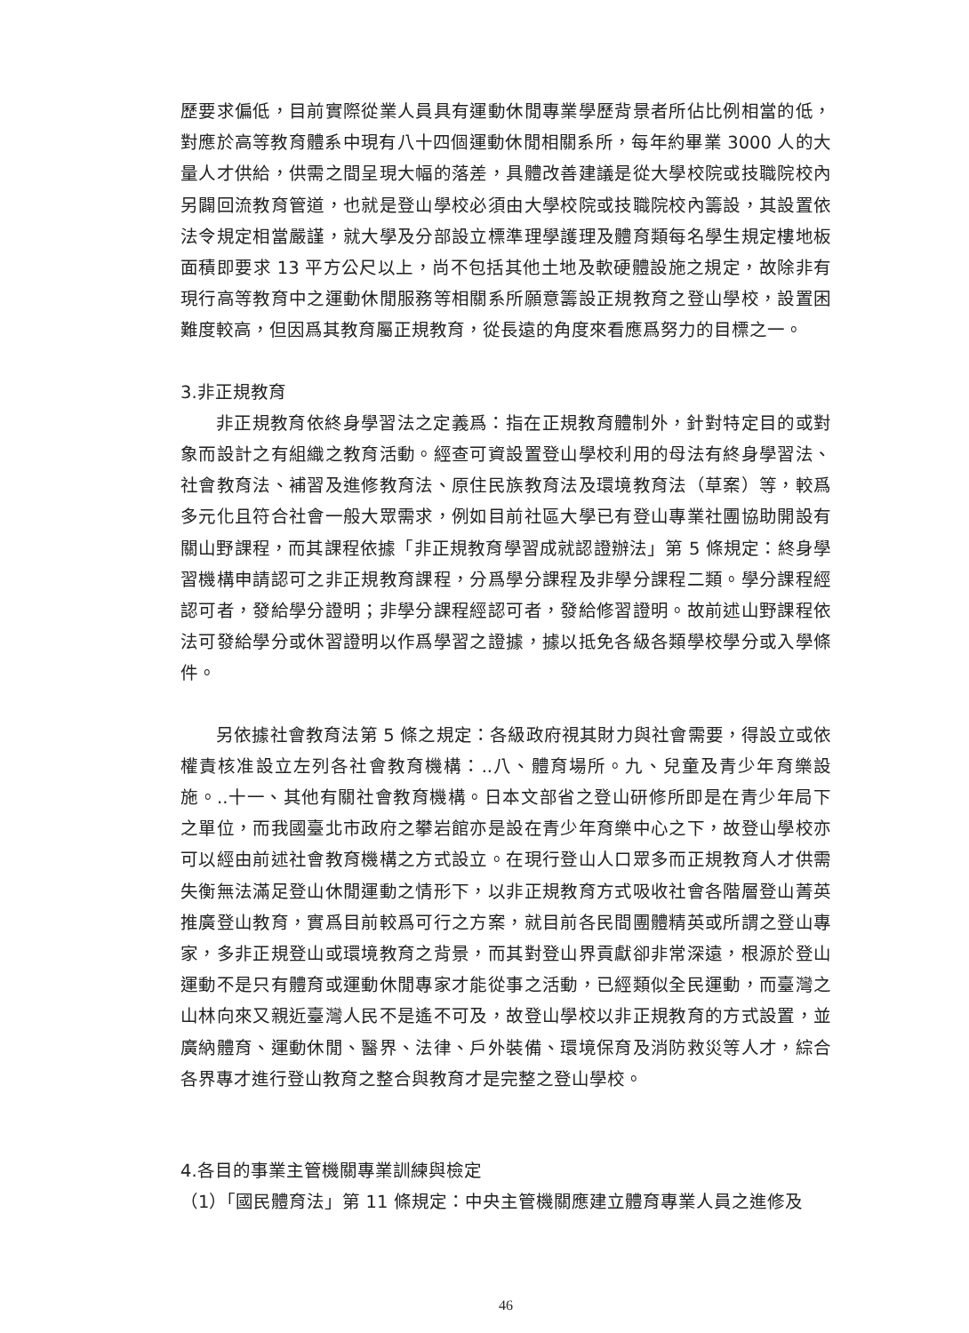歷要求偏低，目前實際從業人員具有運動休閒專業學歷背景者所佔比例相當的低，對應於高等教育體系中現有八十四個運動休閒相關系所，每年約畢業 3000 人的大量人才供給，供需之間呈現大幅的落差，具體改善建議是從大學校院或技職院校內另闢回流教育管道，也就是登山學校必須由大學校院或技職院校內籌設，其設置依法令規定相當嚴謹，就大學及分部設立標準理學護理及體育類每名學生規定樓地板面積即要求 13 平方公尺以上，尚不包括其他土地及軟硬體設施之規定，故除非有現行高等教育中之運動休閒服務等相關系所願意籌設正規教育之登山學校，設置困難度較高，但因爲其教育屬正規教育，從長遠的角度來看應爲努力的目標之一。
3.非正規教育
非正規教育依終身學習法之定義爲：指在正規教育體制外，針對特定目的或對象而設計之有組織之教育活動。經查可資設置登山學校利用的母法有終身學習法、社會教育法、補習及進修教育法、原住民族教育法及環境教育法（草案）等，較爲多元化且符合社會一般大眾需求，例如目前社區大學已有登山專業社團協助開設有關山野課程，而其課程依據「非正規教育學習成就認證辦法」第 5 條規定：終身學習機構申請認可之非正規教育課程，分爲學分課程及非學分課程二類。學分課程經認可者，發給學分證明；非學分課程經認可者，發給修習證明。故前述山野課程依法可發給學分或休習證明以作爲學習之證據，據以抵免各級各類學校學分或入學條件。
另依據社會教育法第 5 條之規定：各級政府視其財力與社會需要，得設立或依權責核准設立左列各社會教育機構：..八、體育場所。九、兒童及青少年育樂設施。..十一、其他有關社會教育機構。日本文部省之登山研修所即是在青少年局下之單位，而我國臺北市政府之攀岩館亦是設在青少年育樂中心之下，故登山學校亦可以經由前述社會教育機構之方式設立。在現行登山人口眾多而正規教育人才供需失衡無法滿足登山休閒運動之情形下，以非正規教育方式吸收社會各階層登山菁英推廣登山教育，實爲目前較爲可行之方案，就目前各民間團體精英或所謂之登山專家，多非正規登山或環境教育之背景，而其對登山界貢獻卻非常深遠，根源於登山運動不是只有體育或運動休閒專家才能從事之活動，已經類似全民運動，而臺灣之山林向來又親近臺灣人民不是遙不可及，故登山學校以非正規教育的方式設置，並廣納體育、運動休閒、醫界、法律、戶外裝備、環境保育及消防救災等人才，綜合各界專才進行登山教育之整合與教育才是完整之登山學校。
4.各目的事業主管機關專業訓練與檢定
（1）「國民體育法」第 11 條規定：中央主管機關應建立體育專業人員之進修及
46